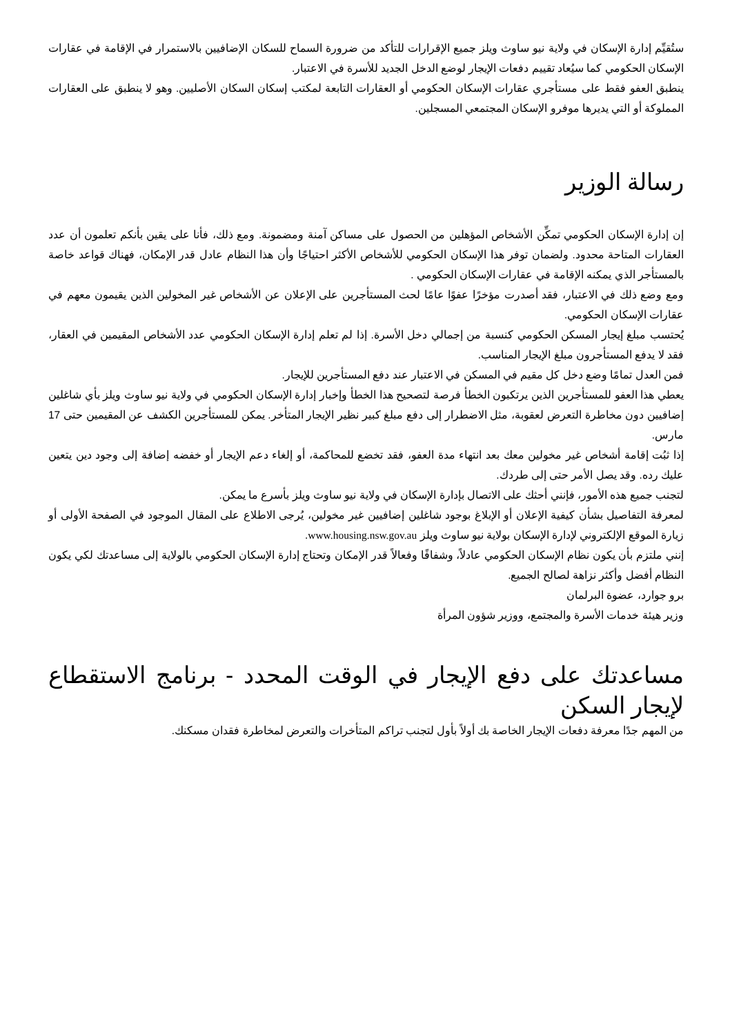ستُقيِّم إدارة الإسكان في ولاية نيو ساوث ويلز جميع الإقرارات للتأكد من ضرورة السماح للسكان الإضافيين بالاستمرار في الإقامة في عقارات الإسكان الحكومي كما سيُعاد تقييم دفعات الإيجار لوضع الدخل الجديد للأسرة في الاعتبار.
ينطبق العفو فقط على مستأجري عقارات الإسكان الحكومي أو العقارات التابعة لمكتب إسكان السكان الأصليين. وهو لا ينطبق على العقارات المملوكة أو التي يديرها موفرو الإسكان المجتمعي المسجلين.
رسالة الوزير
إن إدارة الإسكان الحكومي تمكِّن الأشخاص المؤهلين من الحصول على مساكن آمنة ومضمونة. ومع ذلك، فأنا على يقين بأنكم تعلمون أن عدد العقارات المتاحة محدود. ولضمان توفر هذا الإسكان الحكومي للأشخاص الأكثر احتياجًا وأن هذا النظام عادل قدر الإمكان، فهناك قواعد خاصة بالمستأجر الذي يمكنه الإقامة في عقارات الإسكان الحكومي .
ومع وضع ذلك في الاعتبار، فقد أصدرت مؤخرًا عفوًا عامًا لحث المستأجرين على الإعلان عن الأشخاص غير المخولين الذين يقيمون معهم في عقارات الإسكان الحكومي.
يُحتسب مبلغ إيجار المسكن الحكومي كنسبة من إجمالي دخل الأسرة. إذا لم تعلم إدارة الإسكان الحكومي عدد الأشخاص المقيمين في العقار، فقد لا يدفع المستأجرون مبلغ الإيجار المناسب.
فمن العدل تمامًا وضع دخل كل مقيم في المسكن في الاعتبار عند دفع المستأجرين للإيجار.
يعطي هذا العفو للمستأجرين الذين يرتكبون الخطأ فرصة لتصحيح هذا الخطأ وإخبار إدارة الإسكان الحكومي في ولاية نيو ساوث ويلز بأي شاغلين إضافيين دون مخاطرة التعرض لعقوبة، مثل الاضطرار إلى دفع مبلغ كبير نظير الإيجار المتأخر. يمكن للمستأجرين الكشف عن المقيمين حتى 17 مارس.
إذا ثبُت إقامة أشخاص غير مخولين معك بعد انتهاء مدة العفو، فقد تخضع للمحاكمة، أو إلغاء دعم الإيجار أو خفضه إضافة إلى وجود دين يتعين عليك رده. وقد يصل الأمر حتى إلى طردك.
لتجنب جميع هذه الأمور، فإنني أحثك على الاتصال بإدارة الإسكان في ولاية نيو ساوث ويلز بأسرع ما يمكن.
لمعرفة التفاصيل بشأن كيفية الإعلان أو الإبلاغ بوجود شاغلين إضافيين غير مخولين، يُرجى الاطلاع على المقال الموجود في الصفحة الأولى أو زيارة الموقع الإلكتروني لإدارة الإسكان بولاية نيو ساوث ويلز www.housing.nsw.gov.au.
إنني ملتزم بأن يكون نظام الإسكان الحكومي عادلاً، وشفافًا وفعالاً قدر الإمكان وتحتاج إدارة الإسكان الحكومي بالولاية إلى مساعدتك لكي يكون النظام أفضل وأكثر نزاهة لصالح الجميع.
برو جوارد، عضوة البرلمان
وزير هيئة خدمات الأسرة والمجتمع، ووزير شؤون المرأة
مساعدتك على دفع الإيجار في الوقت المحدد - برنامج الاستقطاع لإيجار السكن
من المهم جدًا معرفة دفعات الإيجار الخاصة بك أولاً بأول لتجنب تراكم المتأخرات والتعرض لمخاطرة فقدان مسكنك.